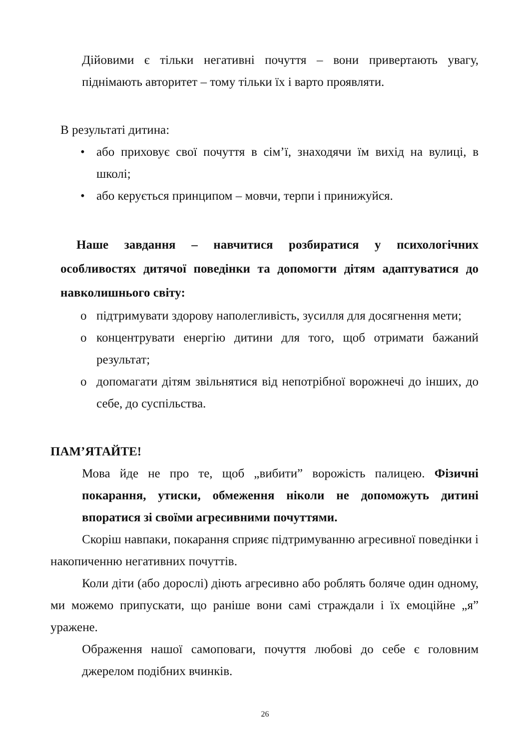Дійовими є тільки негативні почуття – вони привертають увагу, піднімають авторитет – тому тільки їх і варто проявляти.
В результаті дитина:
• або приховує свої почуття в сім’ї, знаходячи їм вихід на вулиці, в школі;
• або керується принципом – мовчи, терпи і принижуйся.
Наше завдання – навчитися розбиратися у психологічних особливостях дитячої поведінки та допомогти дітям адаптуватися до навколишнього світу:
o підтримувати здорову наполегливість, зусилля для досягнення мети;
o концентрувати енергію дитини для того, щоб отримати бажаний результат;
o допомагати дітям звільнятися від непотрібної ворожнечі до інших, до себе, до суспільства.
ПАМ’ЯТАЙТЕ!
Мова йде не про те, щоб „вибити” ворожість палицею. Фізичні покарання, утиски, обмеження ніколи не допоможуть дитині впоратися зі своїми агресивними почуттями.
Скоріш навпаки, покарання сприяє підтримуванню агресивної поведінки і накопиченню негативних почуттів.
Коли діти (або дорослі) діють агресивно або роблять боляче один одному, ми можемо припускати, що раніше вони самі страждали і їх емоційне „я” уражене.
Ображення нашої самоповаги, почуття любові до себе є головним джерелом подібних вчинків.
26